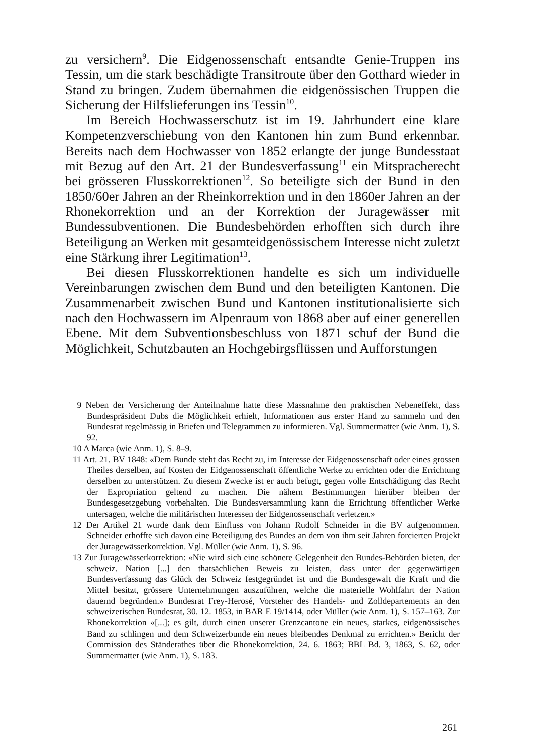zu versichern<sup>9</sup>. Die Eidgenossenschaft entsandte Genie-Truppen ins Tessin, um die stark beschädigte Transitroute über den Gotthard wieder in Stand zu bringen. Zudem übernahmen die eidgenössischen Truppen die Sicherung der Hilfslieferungen ins Tessin<sup>10</sup>.
Im Bereich Hochwasserschutz ist im 19. Jahrhundert eine klare Kompetenzverschiebung von den Kantonen hin zum Bund erkennbar. Bereits nach dem Hochwasser von 1852 erlangte der junge Bundesstaat mit Bezug auf den Art. 21 der Bundesverfassung<sup>11</sup> ein Mitspracherecht bei grösseren Flusskorrektionen<sup>12</sup>. So beteiligte sich der Bund in den 1850/60er Jahren an der Rheinkorrektion und in den 1860er Jahren an der Rhonekorrektion und an der Korrektion der Juragewässer mit Bundessubventionen. Die Bundesbehörden erhofften sich durch ihre Beteiligung an Werken mit gesamteidgenössischem Interesse nicht zuletzt eine Stärkung ihrer Legitimation<sup>13</sup>.
Bei diesen Flusskorrektionen handelte es sich um individuelle Vereinbarungen zwischen dem Bund und den beteiligten Kantonen. Die Zusammenarbeit zwischen Bund und Kantonen institutionalisierte sich nach den Hochwassern im Alpenraum von 1868 aber auf einer generellen Ebene. Mit dem Subventionsbeschluss von 1871 schuf der Bund die Möglichkeit, Schutzbauten an Hochgebirgsflüssen und Aufforstungen
9 Neben der Versicherung der Anteilnahme hatte diese Massnahme den praktischen Nebeneffekt, dass Bundespräsident Dubs die Möglichkeit erhielt, Informationen aus erster Hand zu sammeln und den Bundesrat regelmässig in Briefen und Telegrammen zu informieren. Vgl. Summermatter (wie Anm. 1), S. 92.
10 A Marca (wie Anm. 1), S. 8–9.
11 Art. 21. BV 1848: «Dem Bunde steht das Recht zu, im Interesse der Eidgenossenschaft oder eines grossen Theiles derselben, auf Kosten der Eidgenossenschaft öffentliche Werke zu errichten oder die Errichtung derselben zu unterstützen. Zu diesem Zwecke ist er auch befugt, gegen volle Entschädigung das Recht der Expropriation geltend zu machen. Die nähern Bestimmungen hierüber bleiben der Bundesgesetzgebung vorbehalten. Die Bundesversammlung kann die Errichtung öffentlicher Werke untersagen, welche die militärischen Interessen der Eidgenossenschaft verletzen.»
12 Der Artikel 21 wurde dank dem Einfluss von Johann Rudolf Schneider in die BV aufgenommen. Schneider erhoffte sich davon eine Beteiligung des Bundes an dem von ihm seit Jahren forcierten Projekt der Juragewässerkorrektion. Vgl. Müller (wie Anm. 1), S. 96.
13 Zur Juragewässerkorrektion: «Nie wird sich eine schönere Gelegenheit den Bundes-Behörden bieten, der schweiz. Nation [...] den thatsächlichen Beweis zu leisten, dass unter der gegenwärtigen Bundesverfassung das Glück der Schweiz festgegründet ist und die Bundesgewalt die Kraft und die Mittel besitzt, grössere Unternehmungen auszuführen, welche die materielle Wohlfahrt der Nation dauernd begründen.» Bundesrat Frey-Herosé, Vorsteher des Handels- und Zolldepartements an den schweizerischen Bundesrat, 30. 12. 1853, in BAR E 19/1414, oder Müller (wie Anm. 1), S. 157–163. Zur Rhonekorrektion «[...]; es gilt, durch einen unserer Grenzcantone ein neues, starkes, eidgenössisches Band zu schlingen und dem Schweizerbunde ein neues bleibendes Denkmal zu errichten.» Bericht der Commission des Ständerathes über die Rhonekorrektion, 24. 6. 1863; BBL Bd. 3, 1863, S. 62, oder Summermatter (wie Anm. 1), S. 183.
261